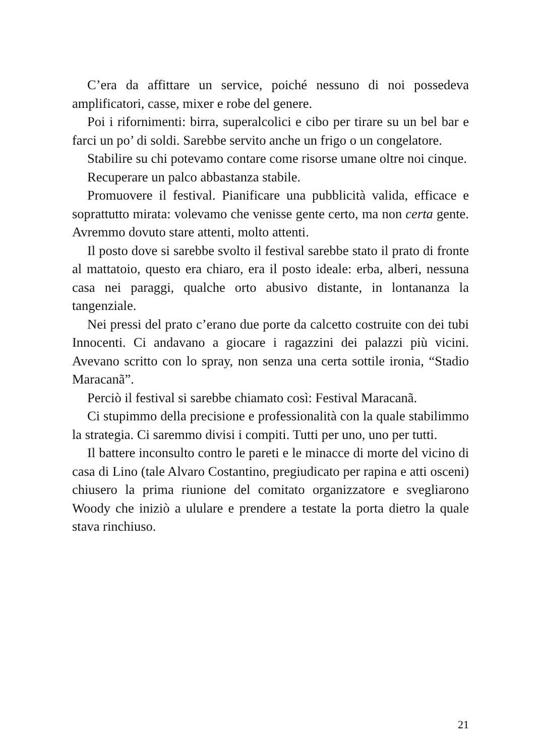C’era da affittare un service, poiché nessuno di noi possedeva amplificatori, casse, mixer e robe del genere.
Poi i rifornimenti: birra, superalcolici e cibo per tirare su un bel bar e farci un po’ di soldi. Sarebbe servito anche un frigo o un congelatore.
Stabilire su chi potevamo contare come risorse umane oltre noi cinque.
Recuperare un palco abbastanza stabile.
Promuovere il festival. Pianificare una pubblicità valida, efficace e soprattutto mirata: volevamo che venisse gente certo, ma non certa gente. Avremmo dovuto stare attenti, molto attenti.
Il posto dove si sarebbe svolto il festival sarebbe stato il prato di fronte al mattatoio, questo era chiaro, era il posto ideale: erba, alberi, nessuna casa nei paraggi, qualche orto abusivo distante, in lontananza la tangenziale.
Nei pressi del prato c’erano due porte da calcetto costruite con dei tubi Innocenti. Ci andavano a giocare i ragazzini dei palazzi più vicini. Avevano scritto con lo spray, non senza una certa sottile ironia, “Stadio Maracanã”.
Perciò il festival si sarebbe chiamato così: Festival Maracanã.
Ci stupimmo della precisione e professionalità con la quale stabilimmo la strategia. Ci saremmo divisi i compiti. Tutti per uno, uno per tutti.
Il battere inconsulto contro le pareti e le minacce di morte del vicino di casa di Lino (tale Alvaro Costantino, pregiudicato per rapina e atti osceni) chiusero la prima riunione del comitato organizzatore e svegliarono Woody che iniziò a ululare e prendere a testate la porta dietro la quale stava rinchiuso.
21